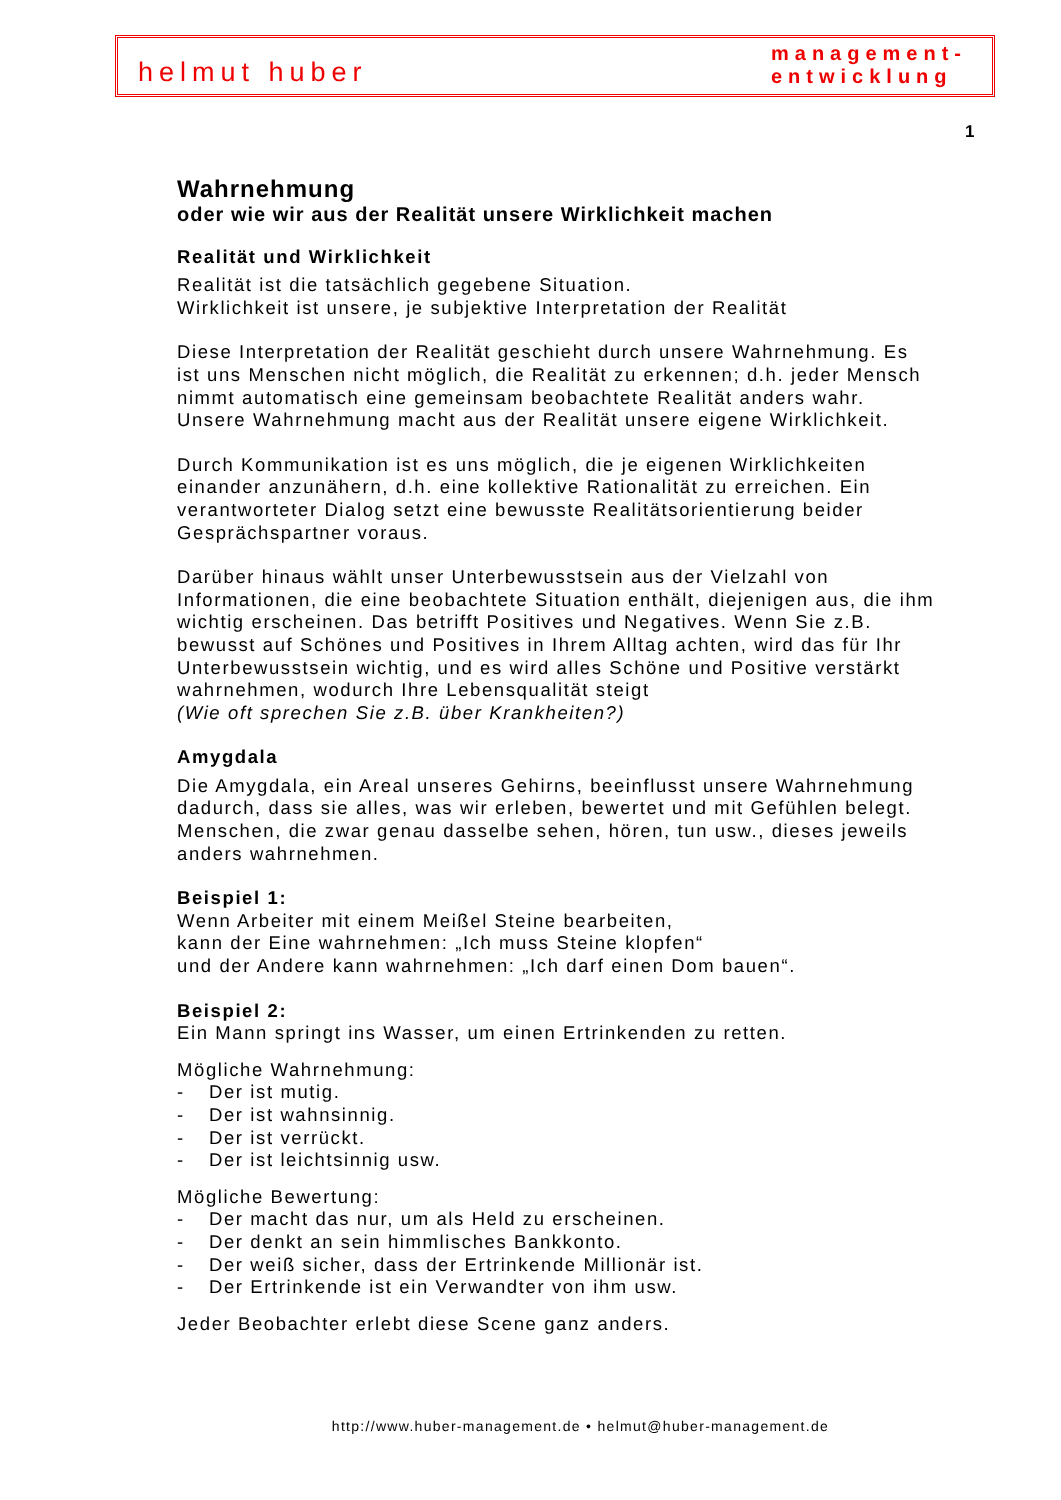helmut huber
management-
entwicklung
1
Wahrnehmung
oder wie wir aus der Realität unsere Wirklichkeit machen
Realität und Wirklichkeit
Realität ist die tatsächlich gegebene Situation.
Wirklichkeit ist unsere, je subjektive Interpretation der Realität
Diese Interpretation der Realität geschieht durch unsere Wahrnehmung. Es ist uns Menschen nicht möglich, die Realität zu erkennen; d.h. jeder Mensch nimmt automatisch eine gemeinsam beobachtete Realität anders wahr. Unsere Wahrnehmung macht aus der Realität unsere eigene Wirklichkeit.
Durch Kommunikation ist es uns möglich, die je eigenen Wirklichkeiten einander anzunähern, d.h. eine kollektive Rationalität zu erreichen. Ein verantworteter Dialog setzt eine bewusste Realitätsorientierung beider Gesprächspartner voraus.
Darüber hinaus wählt unser Unterbewusstsein aus der Vielzahl von Informationen, die eine beobachtete Situation enthält, diejenigen aus, die ihm wichtig erscheinen. Das betrifft Positives und Negatives. Wenn Sie z.B. bewusst auf Schönes und Positives in Ihrem Alltag achten, wird das für Ihr Unterbewusstsein wichtig, und es wird alles Schöne und Positive verstärkt wahrnehmen, wodurch Ihre Lebensqualität steigt
(Wie oft sprechen Sie z.B. über Krankheiten?)
Amygdala
Die Amygdala, ein Areal unseres Gehirns, beeinflusst unsere Wahrnehmung dadurch, dass sie alles, was wir erleben, bewertet und mit Gefühlen belegt. Menschen, die zwar genau dasselbe sehen, hören, tun usw., dieses jeweils anders wahrnehmen.
Beispiel 1:
Wenn Arbeiter mit einem Meißel Steine bearbeiten,
kann der Eine wahrnehmen: „Ich muss Steine klopfen“
und der Andere kann wahrnehmen: „Ich darf einen Dom bauen“.
Beispiel 2:
Ein Mann springt ins Wasser, um einen Ertrinkenden zu retten.
Mögliche Wahrnehmung:
- Der ist mutig.
- Der ist wahnsinnig.
- Der ist verrückt.
- Der ist leichtsinnig usw.
Mögliche Bewertung:
- Der macht das nur, um als Held zu erscheinen.
- Der denkt an sein himmlisches Bankkonto.
- Der weiß sicher, dass der Ertrinkende Millionär ist.
- Der Ertrinkende ist ein Verwandter von ihm usw.
Jeder Beobachter erlebt diese Scene ganz anders.
http://www.huber-management.de • helmut@huber-management.de